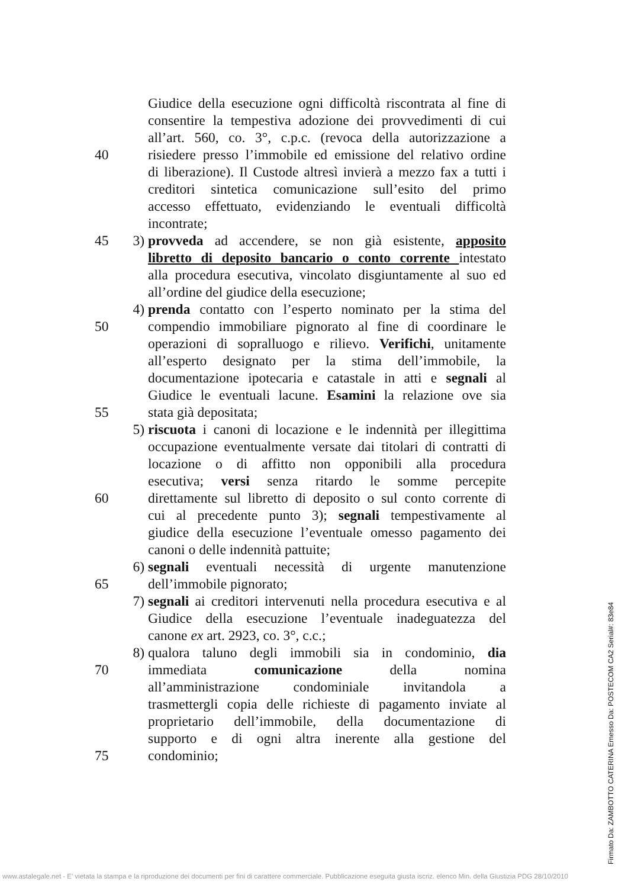Giudice della esecuzione ogni difficoltà riscontrata al fine di
consentire la tempestiva adozione dei provvedimenti di cui
all’art. 560, co. 3°, c.p.c. (revoca della autorizzazione a
40 risiedere presso l’immobile ed emissione del relativo ordine
di liberazione). Il Custode altresì invierà a mezzo fax a tutti i
creditori sintetica comunicazione sull’esito del primo
accesso effettuato, evidenziando le eventuali difficoltà
incontrate;
45 3) provveda ad accendere, se non già esistente, apposito
libretto di deposito bancario o conto corrente intestato
alla procedura esecutiva, vincolato disgiuntamente al suo ed
all’ordine del giudice della esecuzione;
4) prenda contatto con l’esperto nominato per la stima del
50 compendio immobiliare pignorato al fine di coordinare le
operazioni di sopralluogo e rilievo. Verifichi, unitamente
all’esperto designato per la stima dell’immobile, la
documentazione ipotecaria e catastale in atti e segnali al
Giudice le eventuali lacune. Esamini la relazione ove sia
55 stata già depositata;
5) riscuota i canoni di locazione e le indennità per illegittima
occupazione eventualmente versate dai titolari di contratti di
locazione o di affitto non opponibili alla procedura
esecutiva; versi senza ritardo le somme percepite
60 direttamente sul libretto di deposito o sul conto corrente di
cui al precedente punto 3); segnali tempestivamente al
giudice della esecuzione l’eventuale omesso pagamento dei
canoni o delle indennità pattuite;
6) segnali eventuali necessità di urgente manutenzione
65 dell’immobile pignorato;
7) segnali ai creditori intervenuti nella procedura esecutiva e al
Giudice della esecuzione l’eventuale inadeguatezza del
canone ex art. 2923, co. 3°, c.c.;
8) qualora taluno degli immobili sia in condominio, dia
70 immediata comunicazione della nomina
all’amministrazione condominiale invitandola a
trasmettergli copia delle richieste di pagamento inviate al
proprietario dell’immobile, della documentazione di
supporto e di ogni altra inerente alla gestione del
75 condominio;
Firmato Da: ZAMBOTTO CATERINA Emesso Da: POSTECOM CA2 Serial#: 83e84
www.astalegale.net - E' vietata la stampa e la riproduzione dei documenti per fini di carattere commerciale. Pubblicazione eseguita giusta iscriz. elenco Min. della Giustizia PDG 28/10/2010